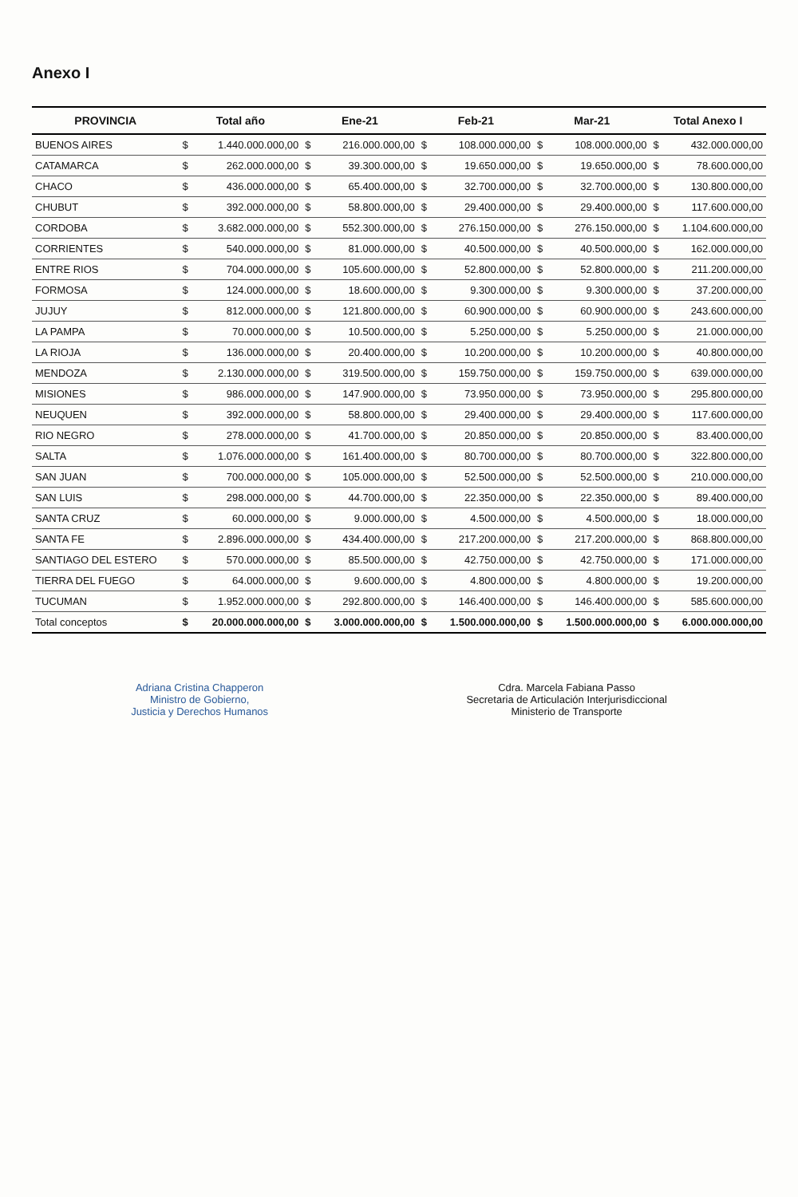Anexo I
| PROVINCIA | Total año | | Ene-21 | | Feb-21 | | Mar-21 | | Total Anexo I | |
| --- | --- | --- | --- | --- | --- | --- | --- | --- | --- | --- |
| BUENOS AIRES | $ | 1.440.000.000,00 | $ | 216.000.000,00 | $ | 108.000.000,00 | $ | 108.000.000,00 | $ | 432.000.000,00 |
| CATAMARCA | $ | 262.000.000,00 | $ | 39.300.000,00 | $ | 19.650.000,00 | $ | 19.650.000,00 | $ | 78.600.000,00 |
| CHACO | $ | 436.000.000,00 | $ | 65.400.000,00 | $ | 32.700.000,00 | $ | 32.700.000,00 | $ | 130.800.000,00 |
| CHUBUT | $ | 392.000.000,00 | $ | 58.800.000,00 | $ | 29.400.000,00 | $ | 29.400.000,00 | $ | 117.600.000,00 |
| CORDOBA | $ | 3.682.000.000,00 | $ | 552.300.000,00 | $ | 276.150.000,00 | $ | 276.150.000,00 | $ | 1.104.600.000,00 |
| CORRIENTES | $ | 540.000.000,00 | $ | 81.000.000,00 | $ | 40.500.000,00 | $ | 40.500.000,00 | $ | 162.000.000,00 |
| ENTRE RIOS | $ | 704.000.000,00 | $ | 105.600.000,00 | $ | 52.800.000,00 | $ | 52.800.000,00 | $ | 211.200.000,00 |
| FORMOSA | $ | 124.000.000,00 | $ | 18.600.000,00 | $ | 9.300.000,00 | $ | 9.300.000,00 | $ | 37.200.000,00 |
| JUJUY | $ | 812.000.000,00 | $ | 121.800.000,00 | $ | 60.900.000,00 | $ | 60.900.000,00 | $ | 243.600.000,00 |
| LA PAMPA | $ | 70.000.000,00 | $ | 10.500.000,00 | $ | 5.250.000,00 | $ | 5.250.000,00 | $ | 21.000.000,00 |
| LA RIOJA | $ | 136.000.000,00 | $ | 20.400.000,00 | $ | 10.200.000,00 | $ | 10.200.000,00 | $ | 40.800.000,00 |
| MENDOZA | $ | 2.130.000.000,00 | $ | 319.500.000,00 | $ | 159.750.000,00 | $ | 159.750.000,00 | $ | 639.000.000,00 |
| MISIONES | $ | 986.000.000,00 | $ | 147.900.000,00 | $ | 73.950.000,00 | $ | 73.950.000,00 | $ | 295.800.000,00 |
| NEUQUEN | $ | 392.000.000,00 | $ | 58.800.000,00 | $ | 29.400.000,00 | $ | 29.400.000,00 | $ | 117.600.000,00 |
| RIO NEGRO | $ | 278.000.000,00 | $ | 41.700.000,00 | $ | 20.850.000,00 | $ | 20.850.000,00 | $ | 83.400.000,00 |
| SALTA | $ | 1.076.000.000,00 | $ | 161.400.000,00 | $ | 80.700.000,00 | $ | 80.700.000,00 | $ | 322.800.000,00 |
| SAN JUAN | $ | 700.000.000,00 | $ | 105.000.000,00 | $ | 52.500.000,00 | $ | 52.500.000,00 | $ | 210.000.000,00 |
| SAN LUIS | $ | 298.000.000,00 | $ | 44.700.000,00 | $ | 22.350.000,00 | $ | 22.350.000,00 | $ | 89.400.000,00 |
| SANTA CRUZ | $ | 60.000.000,00 | $ | 9.000.000,00 | $ | 4.500.000,00 | $ | 4.500.000,00 | $ | 18.000.000,00 |
| SANTA FE | $ | 2.896.000.000,00 | $ | 434.400.000,00 | $ | 217.200.000,00 | $ | 217.200.000,00 | $ | 868.800.000,00 |
| SANTIAGO DEL ESTERO | $ | 570.000.000,00 | $ | 85.500.000,00 | $ | 42.750.000,00 | $ | 42.750.000,00 | $ | 171.000.000,00 |
| TIERRA DEL FUEGO | $ | 64.000.000,00 | $ | 9.600.000,00 | $ | 4.800.000,00 | $ | 4.800.000,00 | $ | 19.200.000,00 |
| TUCUMAN | $ | 1.952.000.000,00 | $ | 292.800.000,00 | $ | 146.400.000,00 | $ | 146.400.000,00 | $ | 585.600.000,00 |
| Total conceptos | $ | 20.000.000.000,00 | $ | 3.000.000.000,00 | $ | 1.500.000.000,00 | $ | 1.500.000.000,00 | $ | 6.000.000.000,00 |
Adriana Cristina Chapperon
Ministro de Gobierno,
Justicia y Derechos Humanos
Cdra. Marcela Fabiana Passo
Secretaria de Articulación Interjurisdiccional
Ministerio de Transporte